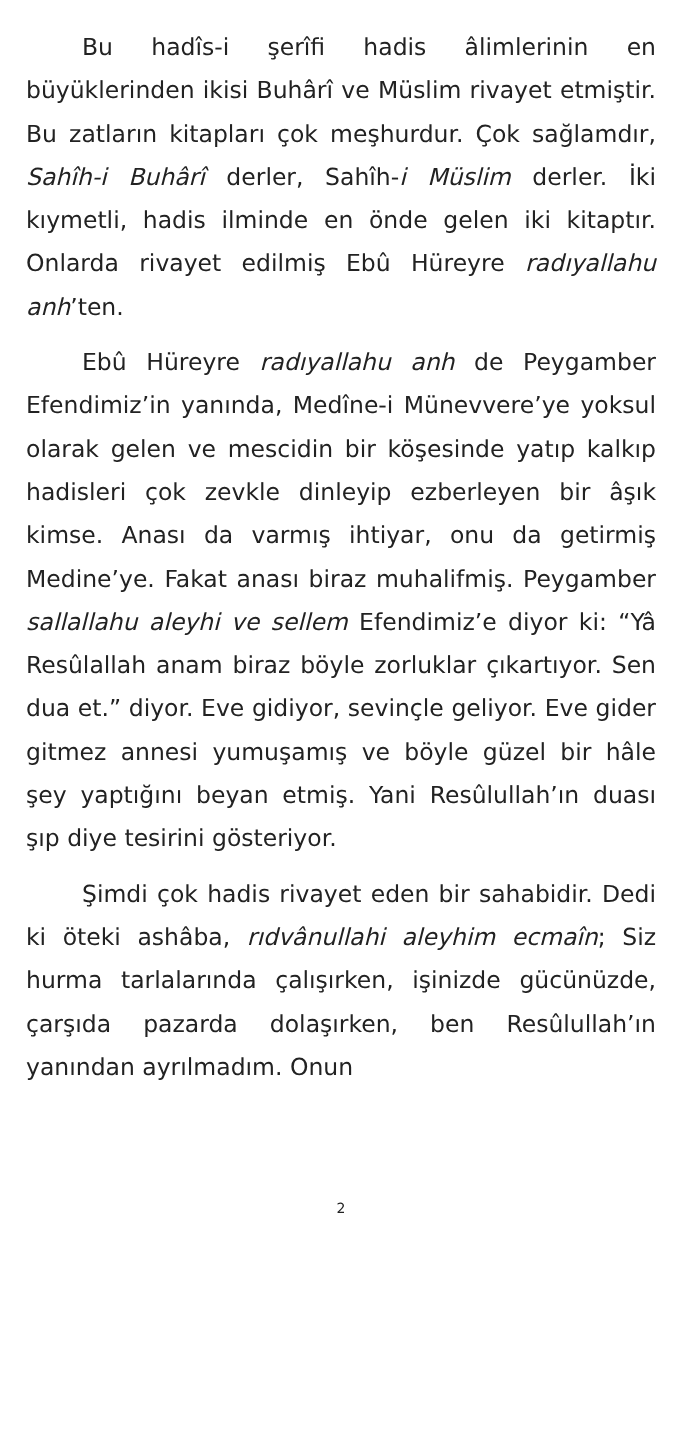Bu hadîs-i şerîfi hadis âlimlerinin en büyüklerinden ikisi Buhârî ve Müslim rivayet etmiştir. Bu zatların kitapları çok meşhurdur. Çok sağlamdır, Sahîh-i Buhârî derler, Sahîh-i Müslim derler. İki kıymetli, hadis ilminde en önde gelen iki kitaptır. Onlarda rivayet edilmiş Ebû Hüreyre radıyallahu anh’ten.
Ebû Hüreyre radıyallahu anh de Peygamber Efendimiz’in yanında, Medîne-i Münevvere’ye yoksul olarak gelen ve mescidin bir köşesinde yatıp kalkıp hadisleri çok zevkle dinleyip ezberleyen bir âşık kimse. Anası da varmış ihtiyar, onu da getirmiş Medine’ye. Fakat anası biraz muhalifmiş. Peygamber sallallahu aleyhi ve sellem Efendimiz’e diyor ki: “Yâ Resûlallah anam biraz böyle zorluklar çıkartıyor. Sen dua et.” diyor. Eve gidiyor, sevinçle geliyor. Eve gider gitmez annesi yumuşamış ve böyle güzel bir hâle şey yaptığını beyan etmiş. Yani Resûlullah’ın duası şıp diye tesirini gösteriyor.
Şimdi çok hadis rivayet eden bir sahabidir. Dedi ki öteki ashâba, rıdvânullahi aleyhim ecmaîn; Siz hurma tarlalarında çalışırken, işinizde gücünüzde, çarşıda pazarda dolaşırken, ben Resûlullah’ın yanından ayrılmadım. Onun
2